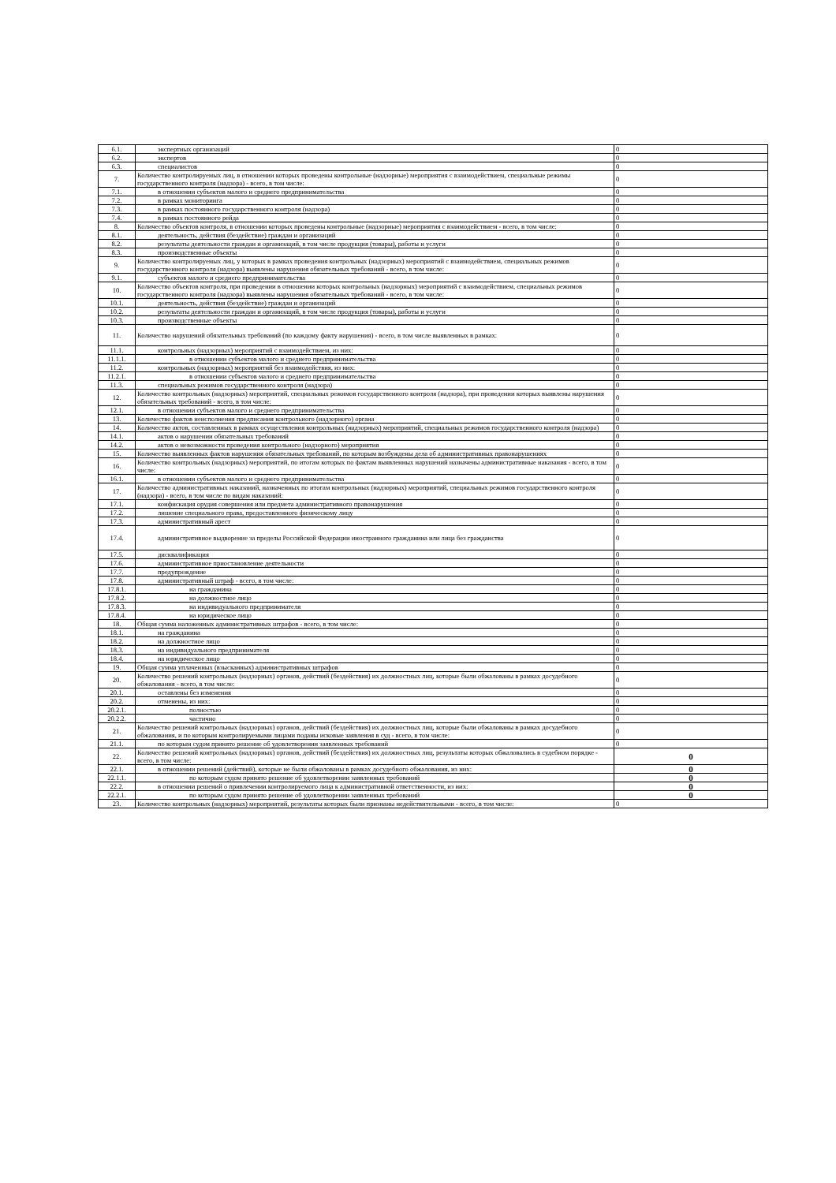| 6.1. | экспертных организаций | 0 |
| 6.2. | экспертов | 0 |
| 6.3. | специалистов | 0 |
| 7. | Количество контролируемых лиц, в отношении которых проведены контрольные (надзорные) мероприятия с взаимодействием, специальные режимы государственного контроля (надзора) - всего, в том числе: | 0 |
| 7.1. | в отношении субъектов малого и среднего предпринимательства | 0 |
| 7.2. | в рамках мониторинга | 0 |
| 7.3. | в рамках постоянного государственного контроля (надзора) | 0 |
| 7.4. | в рамках постоянного рейда | 0 |
| 8. | Количество объектов контроля, в отношении которых проведены контрольные (надзорные) мероприятия с взаимодействием - всего, в том числе: | 0 |
| 8.1. | деятельность, действия (бездействие) граждан и организаций | 0 |
| 8.2. | результаты деятельности граждан и организаций, в том числе продукция (товары), работы и услуги | 0 |
| 8.3. | производственные объекты | 0 |
| 9. | Количество контролируемых лиц, у которых в рамках проведения контрольных (надзорных) мероприятий с взаимодействием, специальных режимов государственного контроля (надзора) выявлены нарушения обязательных требований - всего, в том числе: | 0 |
| 9.1. | субъектов малого и среднего предпринимательства | 0 |
| 10. | Количество объектов контроля, при проведении в отношении которых контрольных (надзорных) мероприятий с взаимодействием, специальных режимов государственного контроля (надзора) выявлены нарушения обязательных требований - всего, в том числе: | 0 |
| 10.1. | деятельность, действия (бездействие) граждан и организаций | 0 |
| 10.2. | результаты деятельности граждан и организаций, в том числе продукция (товары), работы и услуги | 0 |
| 10.3. | производственные объекты | 0 |
| 11. | Количество нарушений обязательных требований (по каждому факту нарушения) - всего, в том числе выявленных в рамках: | 0 |
| 11.1. | контрольных (надзорных) мероприятий с взаимодействием, из них: | 0 |
| 11.1.1. | в отношении субъектов малого и среднего предпринимательства | 0 |
| 11.2. | контрольных (надзорных) мероприятий без взаимодействия, из них: | 0 |
| 11.2.1. | в отношении субъектов малого и среднего предпринимательства | 0 |
| 11.3. | специальных режимов государственного контроля (надзора) | 0 |
| 12. | Количество контрольных (надзорных) мероприятий, специальных режимов государственного контроля (надзора), при проведении которых выявлены нарушения обязательных требований - всего, в том числе: | 0 |
| 12.1. | в отношении субъектов малого и среднего предпринимательства | 0 |
| 13. | Количество фактов неисполнения предписания контрольного (надзорного) органа | 0 |
| 14. | Количество актов, составленных в рамках осуществления контрольных (надзорных) мероприятий, специальных режимов государственного контроля (надзора) | 0 |
| 14.1. | актов о нарушении обязательных требований | 0 |
| 14.2. | актов о невозможности проведения контрольного (надзорного) мероприятия | 0 |
| 15. | Количество выявленных фактов нарушения обязательных требований, по которым возбуждены дела об административных правонарушениях | 0 |
| 16. | Количество контрольных (надзорных) мероприятий, по итогам которых по фактам выявленных нарушений назначены административные наказания - всего, в том числе: | 0 |
| 16.1. | в отношении субъектов малого и среднего предпринимательства | 0 |
| 17. | Количество административных наказаний, назначенных по итогам контрольных (надзорных) мероприятий, специальных режимов государственного контроля (надзора) - всего, в том числе по видам наказаний: | 0 |
| 17.1. | конфискация орудия совершения или предмета административного правонарушения | 0 |
| 17.2. | лишение специального права, предоставленного физическому лицу | 0 |
| 17.3. | административный арест | 0 |
| 17.4. | административное выдворение за пределы Российской Федерации иностранного гражданина или лица без гражданства | 0 |
| 17.5. | дисквалификация | 0 |
| 17.6. | административное приостановление деятельности | 0 |
| 17.7. | предупреждение | 0 |
| 17.8. | административный штраф - всего, в том числе: | 0 |
| 17.8.1. | на гражданина | 0 |
| 17.8.2. | на должностное лицо | 0 |
| 17.8.3. | на индивидуального предпринимателя | 0 |
| 17.8.4. | на юридическое лицо | 0 |
| 18. | Общая сумма наложенных административных штрафов - всего, в том числе: | 0 |
| 18.1. | на гражданина | 0 |
| 18.2. | на должностное лицо | 0 |
| 18.3. | на индивидуального предпринимателя | 0 |
| 18.4. | на юридическое лицо | 0 |
| 19. | Общая сумма уплаченных (взысканных) административных штрафов | 0 |
| 20. | Количество решений контрольных (надзорных) органов, действий (бездействия) их должностных лиц, которые были обжалованы в рамках досудебного обжалования - всего, в том числе: | 0 |
| 20.1. | оставлены без изменения | 0 |
| 20.2. | отменены, из них: | 0 |
| 20.2.1. | полностью | 0 |
| 20.2.2. | частично | 0 |
| 21. | Количество решений контрольных (надзорных) органов, действий (бездействия) их должностных лиц, которые были обжалованы в рамках досудебного обжалования, и по которым контролируемыми лицами поданы исковые заявления в суд - всего, в том числе: | 0 |
| 21.1. | по которым судом принято решение об удовлетворении заявленных требований | 0 |
| 22. | Количество решений контрольных (надзорных) органов, действий (бездействия) их должностных лиц, результаты которых обжаловались в судебном порядке - всего, в том числе: | 0 |
| 22.1. | в отношении решений (действий), которые не были обжалованы в рамках досудебного обжалования, из них: | 0 |
| 22.1.1. | по которым судом принято решение об удовлетворении заявленных требований | 0 |
| 22.2. | в отношении решений о привлечении контролируемого лица к административной ответственности, из них: | 0 |
| 22.2.1. | по которым судом принято решение об удовлетворении заявленных требований | 0 |
| 23. | Количество контрольных (надзорных) мероприятий, результаты которых были признаны недействительными - всего, в том числе: | 0 |